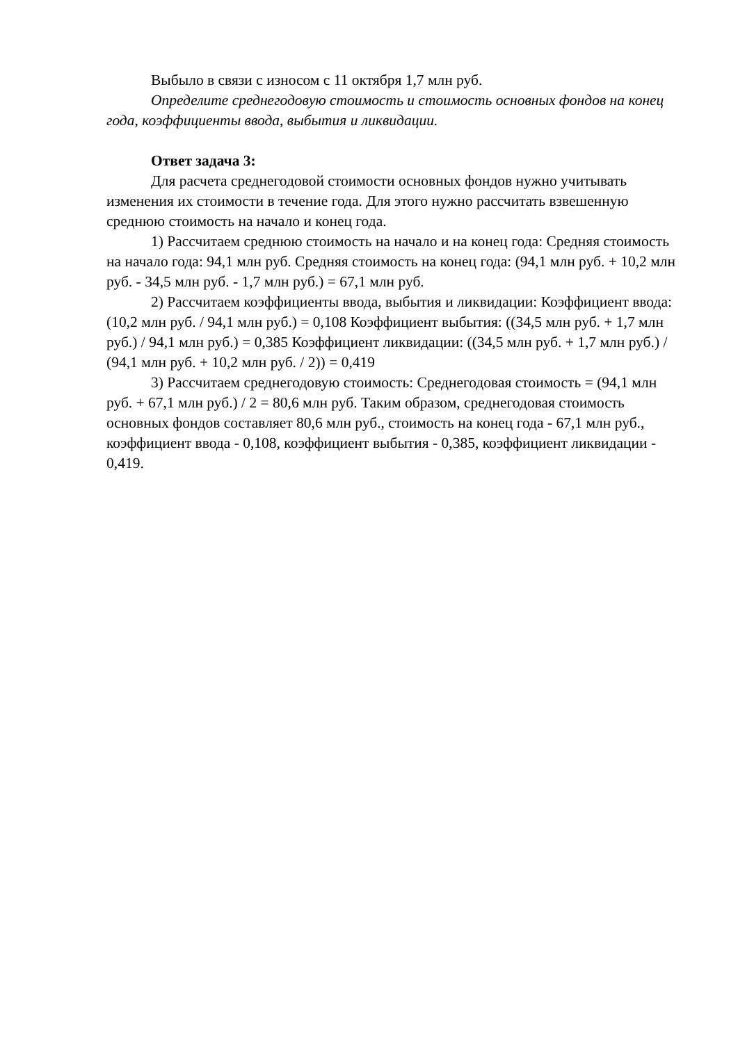Выбыло в связи с износом с 11 октября 1,7 млн руб.
Определите среднегодовую стоимость и стоимость основных фондов на конец года, коэффициенты ввода, выбытия и ликвидации.
Ответ задача 3:
Для расчета среднегодовой стоимости основных фондов нужно учитывать изменения их стоимости в течение года. Для этого нужно рассчитать взвешенную среднюю стоимость на начало и конец года.
1) Рассчитаем среднюю стоимость на начало и на конец года: Средняя стоимость на начало года: 94,1 млн руб. Средняя стоимость на конец года: (94,1 млн руб. + 10,2 млн руб. - 34,5 млн руб. - 1,7 млн руб.) = 67,1 млн руб.
2) Рассчитаем коэффициенты ввода, выбытия и ликвидации: Коэффициент ввода: (10,2 млн руб. / 94,1 млн руб.) = 0,108 Коэффициент выбытия: ((34,5 млн руб. + 1,7 млн руб.) / 94,1 млн руб.) = 0,385 Коэффициент ликвидации: ((34,5 млн руб. + 1,7 млн руб.) / (94,1 млн руб. + 10,2 млн руб. / 2)) = 0,419
3) Рассчитаем среднегодовую стоимость: Среднегодовая стоимость = (94,1 млн руб. + 67,1 млн руб.) / 2 = 80,6 млн руб. Таким образом, среднегодовая стоимость основных фондов составляет 80,6 млн руб., стоимость на конец года - 67,1 млн руб., коэффициент ввода - 0,108, коэффициент выбытия - 0,385, коэффициент ликвидации - 0,419.